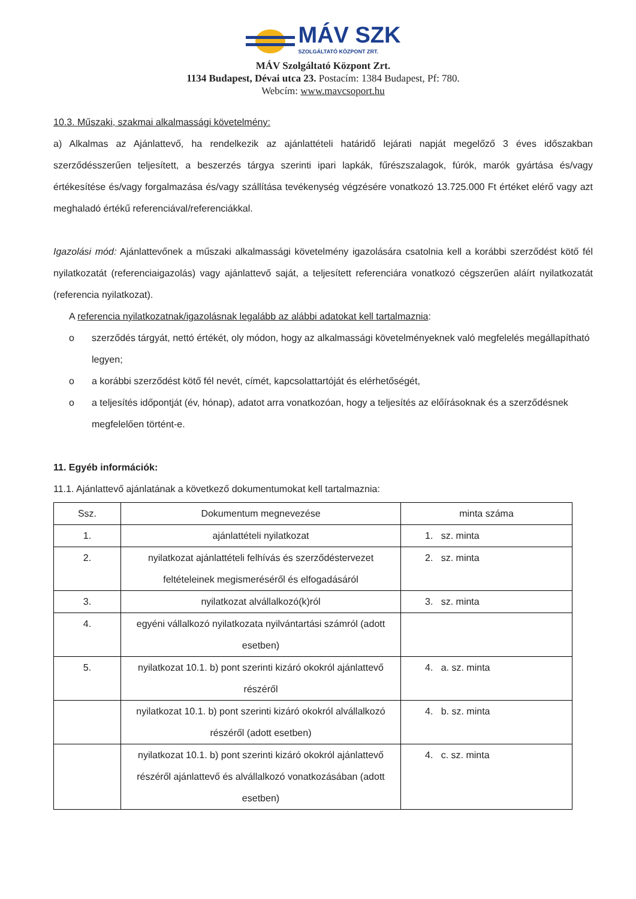MÁV SZK
SZOLGÁLTATÓ KÖZPONT ZRT.
MÁV Szolgáltató Központ Zrt.
1134 Budapest, Dévai utca 23. Postacím: 1384 Budapest, Pf: 780.
Webcím: www.mavcsoport.hu
10.3. Műszaki, szakmai alkalmassági követelmény:
a) Alkalmas az Ajánlattevő, ha rendelkezik az ajánlattételi határidő lejárati napját megelőző 3 éves időszakban szerződésszerűen teljesített, a beszerzés tárgya szerinti ipari lapkák, fűrészszalagok, fúrók, marók gyártása és/vagy értékesítése és/vagy forgalmazása és/vagy szállítása tevékenység végzésére vonatkozó 13.725.000 Ft értéket elérő vagy azt meghaladó értékű referenciával/referenciákkal.
Igazolási mód: Ajánlattevőnek a műszaki alkalmassági követelmény igazolására csatolnia kell a korábbi szerződést kötő fél nyilatkozatát (referenciaigazolás) vagy ajánlattevő saját, a teljesített referenciára vonatkozó cégszerűen aláírt nyilatkozatát (referencia nyilatkozat).
A referencia nyilatkozatnak/igazolásnak legalább az alábbi adatokat kell tartalmaznia:
o szerződés tárgyát, nettó értékét, oly módon, hogy az alkalmassági követelményeknek való megfelelés megállapítható legyen;
o a korábbi szerződést kötő fél nevét, címét, kapcsolattartóját és elérhetőségét,
o a teljesítés időpontját (év, hónap), adatot arra vonatkozóan, hogy a teljesítés az előírásoknak és a szerződésnek megfelelően történt-e.
11. Egyéb információk:
11.1. Ajánlattevő ajánlatának a következő dokumentumokat kell tartalmaznia:
| Ssz. | Dokumentum megnevezése | minta száma |
| --- | --- | --- |
| 1. | ajánlattételi nyilatkozat | 1. sz. minta |
| 2. | nyilatkozat ajánlattételi felhívás és szerződéstervezet feltételeinek megismeréséről és elfogadásáról | 2. sz. minta |
| 3. | nyilatkozat alvállalkozó(k)ról | 3. sz. minta |
| 4. | egyéni vállalkozó nyilatkozata nyilvántartási számról (adott esetben) | |
| 5. | nyilatkozat 10.1. b) pont szerinti kizáró okokról ajánlattevő részéről | 4. a. sz. minta |
| | nyilatkozat 10.1. b) pont szerinti kizáró okokról alvállalkozó részéről (adott esetben) | 4. b. sz. minta |
| | nyilatkozat 10.1. b) pont szerinti kizáró okokról ajánlattevő részéről ajánlattevő és alvállalkozó vonatkozásában (adott esetben) | 4. c. sz. minta |